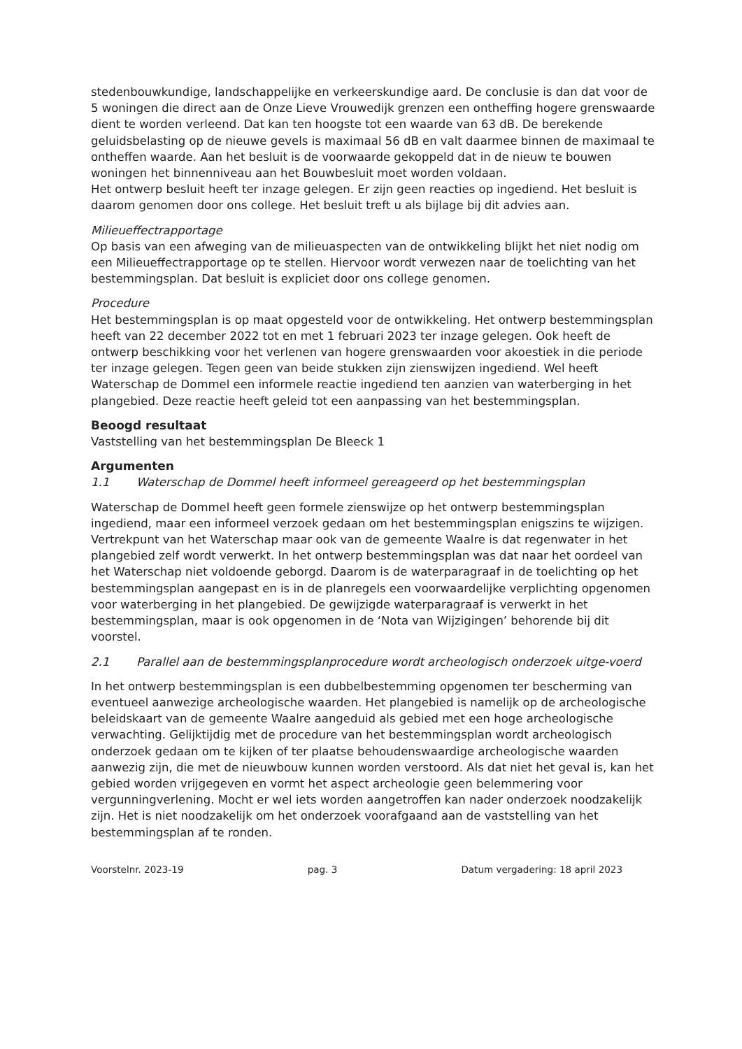stedenbouwkundige, landschappelijke en verkeerskundige aard. De conclusie is dan dat voor de 5 woningen die direct aan de Onze Lieve Vrouwedijk grenzen een ontheffing hogere grenswaarde dient te worden verleend. Dat kan ten hoogste tot een waarde van 63 dB. De berekende geluidsbelasting op de nieuwe gevels is maximaal 56 dB en valt daarmee binnen de maximaal te ontheffen waarde. Aan het besluit is de voorwaarde gekoppeld dat in de nieuw te bouwen woningen het binnenniveau aan het Bouwbesluit moet worden voldaan.
Het ontwerp besluit heeft ter inzage gelegen. Er zijn geen reacties op ingediend. Het besluit is daarom genomen door ons college. Het besluit treft u als bijlage bij dit advies aan.
Milieueffectrapportage
Op basis van een afweging van de milieuaspecten van de ontwikkeling blijkt het niet nodig om een Milieueffectrapportage op te stellen. Hiervoor wordt verwezen naar de toelichting van het bestemmingsplan. Dat besluit is expliciet door ons college genomen.
Procedure
Het bestemmingsplan is op maat opgesteld voor de ontwikkeling. Het ontwerp bestemmingsplan heeft van 22 december 2022 tot en met 1 februari 2023 ter inzage gelegen. Ook heeft de ontwerp beschikking voor het verlenen van hogere grenswaarden voor akoestiek in die periode ter inzage gelegen. Tegen geen van beide stukken zijn zienswijzen ingediend. Wel heeft Waterschap de Dommel een informele reactie ingediend ten aanzien van waterberging in het plangebied. Deze reactie heeft geleid tot een aanpassing van het bestemmingsplan.
Beoogd resultaat
Vaststelling van het bestemmingsplan De Bleeck 1
Argumenten
1.1 Waterschap de Dommel heeft informeel gereageerd op het bestemmingsplan
Waterschap de Dommel heeft geen formele zienswijze op het ontwerp bestemmingsplan ingediend, maar een informeel verzoek gedaan om het bestemmingsplan enigszins te wijzigen. Vertrekpunt van het Waterschap maar ook van de gemeente Waalre is dat regenwater in het plangebied zelf wordt verwerkt. In het ontwerp bestemmingsplan was dat naar het oordeel van het Waterschap niet voldoende geborgd. Daarom is de waterparagraaf in de toelichting op het bestemmingsplan aangepast en is in de planregels een voorwaardelijke verplichting opgenomen voor waterberging in het plangebied. De gewijzigde waterparagraaf is verwerkt in het bestemmingsplan, maar is ook opgenomen in de ‘Nota van Wijzigingen’ behorende bij dit voorstel.
2.1 Parallel aan de bestemmingsplanprocedure wordt archeologisch onderzoek uitge-voerd
In het ontwerp bestemmingsplan is een dubbelbestemming opgenomen ter bescherming van eventueel aanwezige archeologische waarden. Het plangebied is namelijk op de archeologische beleidskaart van de gemeente Waalre aangeduid als gebied met een hoge archeologische verwachting. Gelijktijdig met de procedure van het bestemmingsplan wordt archeologisch onderzoek gedaan om te kijken of ter plaatse behoudenswaardige archeologische waarden aanwezig zijn, die met de nieuwbouw kunnen worden verstoord. Als dat niet het geval is, kan het gebied worden vrijgegeven en vormt het aspect archeologie geen belemmering voor vergunningverlening. Mocht er wel iets worden aangetroffen kan nader onderzoek noodzakelijk zijn. Het is niet noodzakelijk om het onderzoek voorafgaand aan de vaststelling van het bestemmingsplan af te ronden.
Voorstelnr. 2023-19 pag. 3 Datum vergadering: 18 april 2023